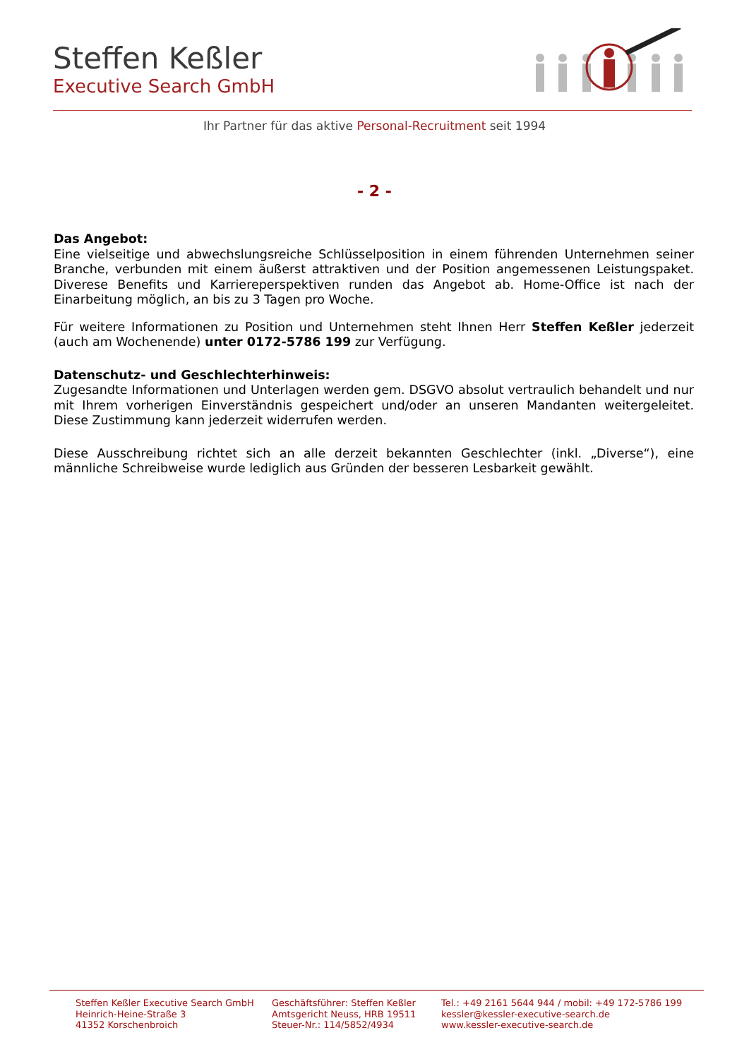Steffen Keßler
Executive Search GmbH
Ihr Partner für das aktive Personal-Recruitment seit 1994
- 2 -
Das Angebot:
Eine vielseitige und abwechslungsreiche Schlüsselposition in einem führenden Unternehmen seiner Branche, verbunden mit einem äußerst attraktiven und der Position angemessenen Leistungspaket. Diverese Benefits und Karriereperspektiven runden das Angebot ab. Home-Office ist nach der Einarbeitung möglich, an bis zu 3 Tagen pro Woche.
Für weitere Informationen zu Position und Unternehmen steht Ihnen Herr Steffen Keßler jederzeit (auch am Wochenende) unter 0172-5786 199 zur Verfügung.
Datenschutz- und Geschlechterhinweis:
Zugesandte Informationen und Unterlagen werden gem. DSGVO absolut vertraulich behandelt und nur mit Ihrem vorherigen Einverständnis gespeichert und/oder an unseren Mandanten weitergeleitet. Diese Zustimmung kann jederzeit widerrufen werden.
Diese Ausschreibung richtet sich an alle derzeit bekannten Geschlechter (inkl. „Diverse“), eine männliche Schreibweise wurde lediglich aus Gründen der besseren Lesbarkeit gewählt.
Steffen Keßler Executive Search GmbH
Heinrich-Heine-Straße 3
41352 Korschenbroich
Geschäftsführer: Steffen Keßler
Amtsgericht Neuss, HRB 19511
Steuer-Nr.: 114/5852/4934
Tel.: +49 2161 5644 944 / mobil: +49 172-5786 199
kessler@kessler-executive-search.de
www.kessler-executive-search.de